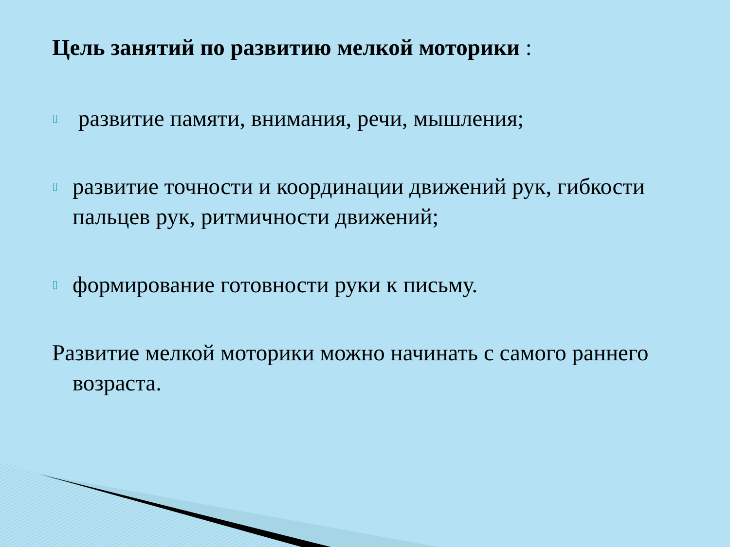Цель занятий по развитию мелкой моторики :
▯ развитие памяти, внимания, речи, мышления;
▯ развитие точности и координации движений рук, гибкости пальцев рук, ритмичности движений;
▯ формирование готовности руки к письму.
Развитие мелкой моторики можно начинать с самого раннего возраста.